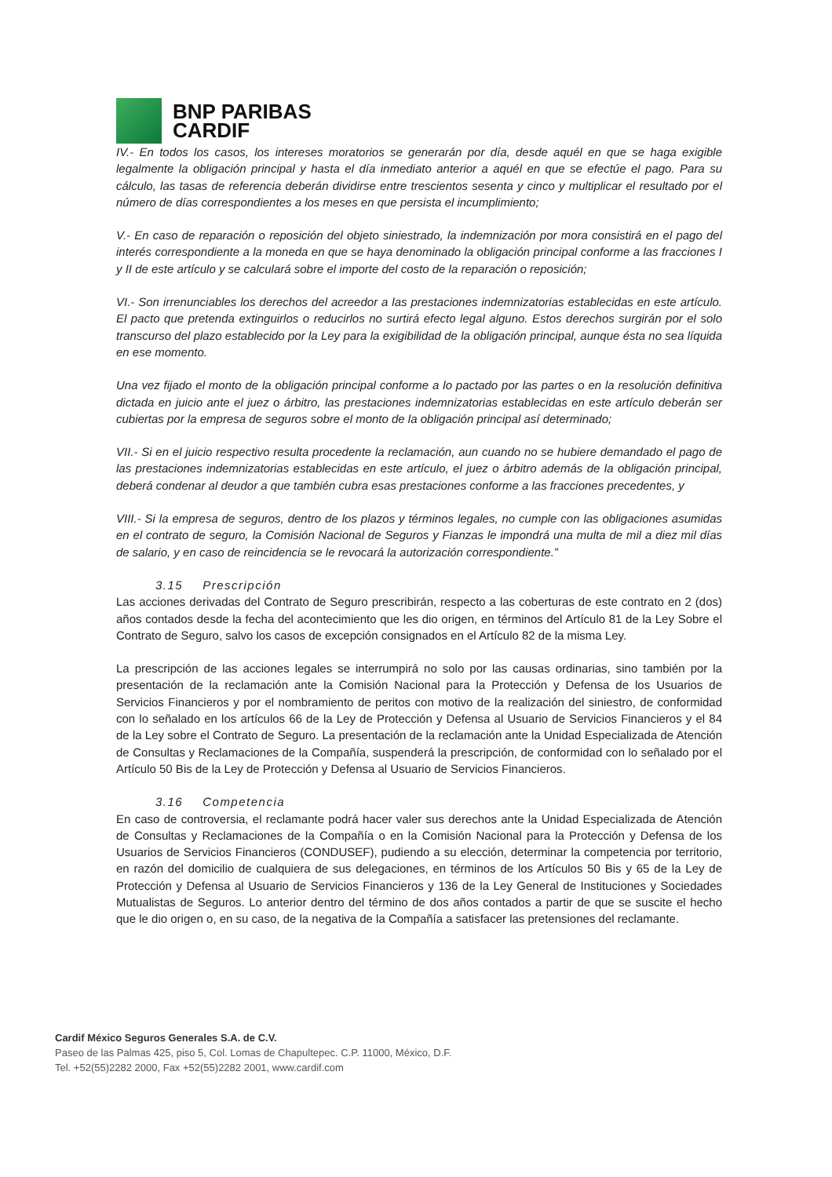BNP PARIBAS
CARDIF
IV.- En todos los casos, los intereses moratorios se generarán por día, desde aquél en que se haga exigible legalmente la obligación principal y hasta el día inmediato anterior a aquél en que se efectúe el pago. Para su cálculo, las tasas de referencia deberán dividirse entre trescientos sesenta y cinco y multiplicar el resultado por el número de días correspondientes a los meses en que persista el incumplimiento;
V.- En caso de reparación o reposición del objeto siniestrado, la indemnización por mora consistirá en el pago del interés correspondiente a la moneda en que se haya denominado la obligación principal conforme a las fracciones I y II de este artículo y se calculará sobre el importe del costo de la reparación o reposición;
VI.- Son irrenunciables los derechos del acreedor a las prestaciones indemnizatorias establecidas en este artículo. El pacto que pretenda extinguirlos o reducirlos no surtirá efecto legal alguno. Estos derechos surgirán por el solo transcurso del plazo establecido por la Ley para la exigibilidad de la obligación principal, aunque ésta no sea líquida en ese momento.
Una vez fijado el monto de la obligación principal conforme a lo pactado por las partes o en la resolución definitiva dictada en juicio ante el juez o árbitro, las prestaciones indemnizatorias establecidas en este artículo deberán ser cubiertas por la empresa de seguros sobre el monto de la obligación principal así determinado;
VII.- Si en el juicio respectivo resulta procedente la reclamación, aun cuando no se hubiere demandado el pago de las prestaciones indemnizatorias establecidas en este artículo, el juez o árbitro además de la obligación principal, deberá condenar al deudor a que también cubra esas prestaciones conforme a las fracciones precedentes, y
VIII.- Si la empresa de seguros, dentro de los plazos y términos legales, no cumple con las obligaciones asumidas en el contrato de seguro, la Comisión Nacional de Seguros y Fianzas le impondrá una multa de mil a diez mil días de salario, y en caso de reincidencia se le revocará la autorización correspondiente.”
3.15 Prescripción
Las acciones derivadas del Contrato de Seguro prescribirán, respecto a las coberturas de este contrato en 2 (dos) años contados desde la fecha del acontecimiento que les dio origen, en términos del Artículo 81 de la Ley Sobre el Contrato de Seguro, salvo los casos de excepción consignados en el Artículo 82 de la misma Ley.
La prescripción de las acciones legales se interrumpirá no solo por las causas ordinarias, sino también por la presentación de la reclamación ante la Comisión Nacional para la Protección y Defensa de los Usuarios de Servicios Financieros y por el nombramiento de peritos con motivo de la realización del siniestro, de conformidad con lo señalado en los artículos 66 de la Ley de Protección y Defensa al Usuario de Servicios Financieros y el 84 de la Ley sobre el Contrato de Seguro. La presentación de la reclamación ante la Unidad Especializada de Atención de Consultas y Reclamaciones de la Compañía, suspenderá la prescripción, de conformidad con lo señalado por el Artículo 50 Bis de la Ley de Protección y Defensa al Usuario de Servicios Financieros.
3.16 Competencia
En caso de controversia, el reclamante podrá hacer valer sus derechos ante la Unidad Especializada de Atención de Consultas y Reclamaciones de la Compañía o en la Comisión Nacional para la Protección y Defensa de los Usuarios de Servicios Financieros (CONDUSEF), pudiendo a su elección, determinar la competencia por territorio, en razón del domicilio de cualquiera de sus delegaciones, en términos de los Artículos 50 Bis y 65 de la Ley de Protección y Defensa al Usuario de Servicios Financieros y 136 de la Ley General de Instituciones y Sociedades Mutualistas de Seguros. Lo anterior dentro del término de dos años contados a partir de que se suscite el hecho que le dio origen o, en su caso, de la negativa de la Compañía a satisfacer las pretensiones del reclamante.
Cardif México Seguros Generales S.A. de C.V.
Paseo de las Palmas 425, piso 5, Col. Lomas de Chapultepec. C.P. 11000, México, D.F.
Tel. +52(55)2282 2000, Fax +52(55)2282 2001, www.cardif.com